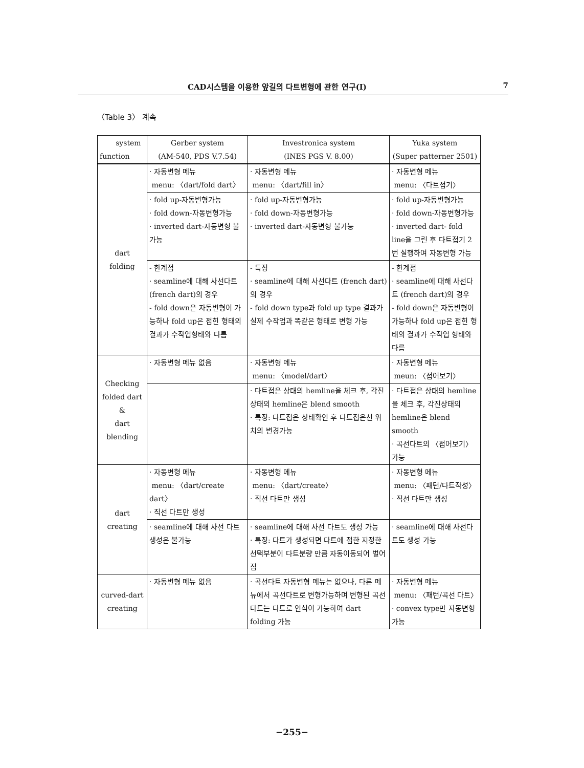CAD시스템을 이용한 앞길의 다트변형에 관한 연구(I) 7
〈Table 3〉 계속
| system function | Gerber system (AM-540, PDS V.7.54) | Investronica system (INES PGS V. 8.00) | Yuka system (Super patterner 2501) |
| --- | --- | --- | --- |
| dart folding | · 자동변형 메뉴 menu: 〈dart/fold dart〉 | · 자동변형 메뉴 menu: 〈dart/fill in〉 | · 자동변형 메뉴 menu: 〈다트접기〉 |
| | · fold up-자동변형가능 · fold down-자동변형가능 · inverted dart-자동변형 불가능 | · fold up-자동변형가능 · fold down-자동변형가능 · inverted dart-자동변형 불가능 | · fold up-자동변형가능 · fold down-자동변형가능 · inverted dart- fold line을 그린 후 다트접기 2번 실행하여 자동변형 가능 |
| | - 한계점 · seamline에 대해 사선다트 (french dart)의 경우 - fold down은 자동변형이 가능하나 fold up은 접힌 형태의 결과가 수작업형태와 다름 | - 특징 · seamline에 대해 사선다트 (french dart)의 경우 - fold down type과 fold up type 결과가 실제 수작업과 똑같은 형태로 변형 가능 | - 한계점 · seamline에 대해 사선다트 (french dart)의 경우 - fold down은 자동변형이 가능하나 fold up은 접힌 형태의 결과가 수작업 형태와 다름 |
| Checking folded dart & dart blending | · 자동변형 메뉴 없음 | · 자동변형 메뉴 menu: 〈model/dart〉 | · 자동변형 메뉴 meun: 〈접어보기〉 |
| | | · 다트접은 상태의 hemline을 체크 후, 각진상태의 hemline은 blend smooth · 특징: 다트접은 상태확인 후 다트접은선 위치의 변경가능 | · 다트접은 상태의 hemline을 체크 후, 각진상태의 hemline은 blend smooth · 곡선다트의 〈접어보기〉가능 |
| dart creating | · 자동변형 메뉴 menu: 〈dart/create dart〉 · 직선 다트만 생성 | · 자동변형 메뉴 menu: 〈dart/create〉 · 직선 다트만 생성 | · 자동변형 메뉴 menu: 〈패턴/다트작성〉 · 직선 다트만 생성 |
| | · seamline에 대해 사선 다트 생성은 불가능 | · seamline에 대해 사선 다트도 생성 가능 · 특징: 다트가 생성되면 다트에 접한 지정한 선택부분이 다트분량 만큼 자동이동되어 벌어짐 | · seamline에 대해 사선다트도 생성 가능 |
| curved-dart creating | · 자동변형 메뉴 없음 | · 곡선다트 자동변형 메뉴는 없으나, 다른 메뉴에서 곡선다트로 변형가능하며 변형된 곡선다트는 다트로 인식이 가능하여 dart folding 가능 | · 자동변형 메뉴 menu: 〈패턴/곡선 다트〉 · convex type만 자동변형 가능 |
−255−